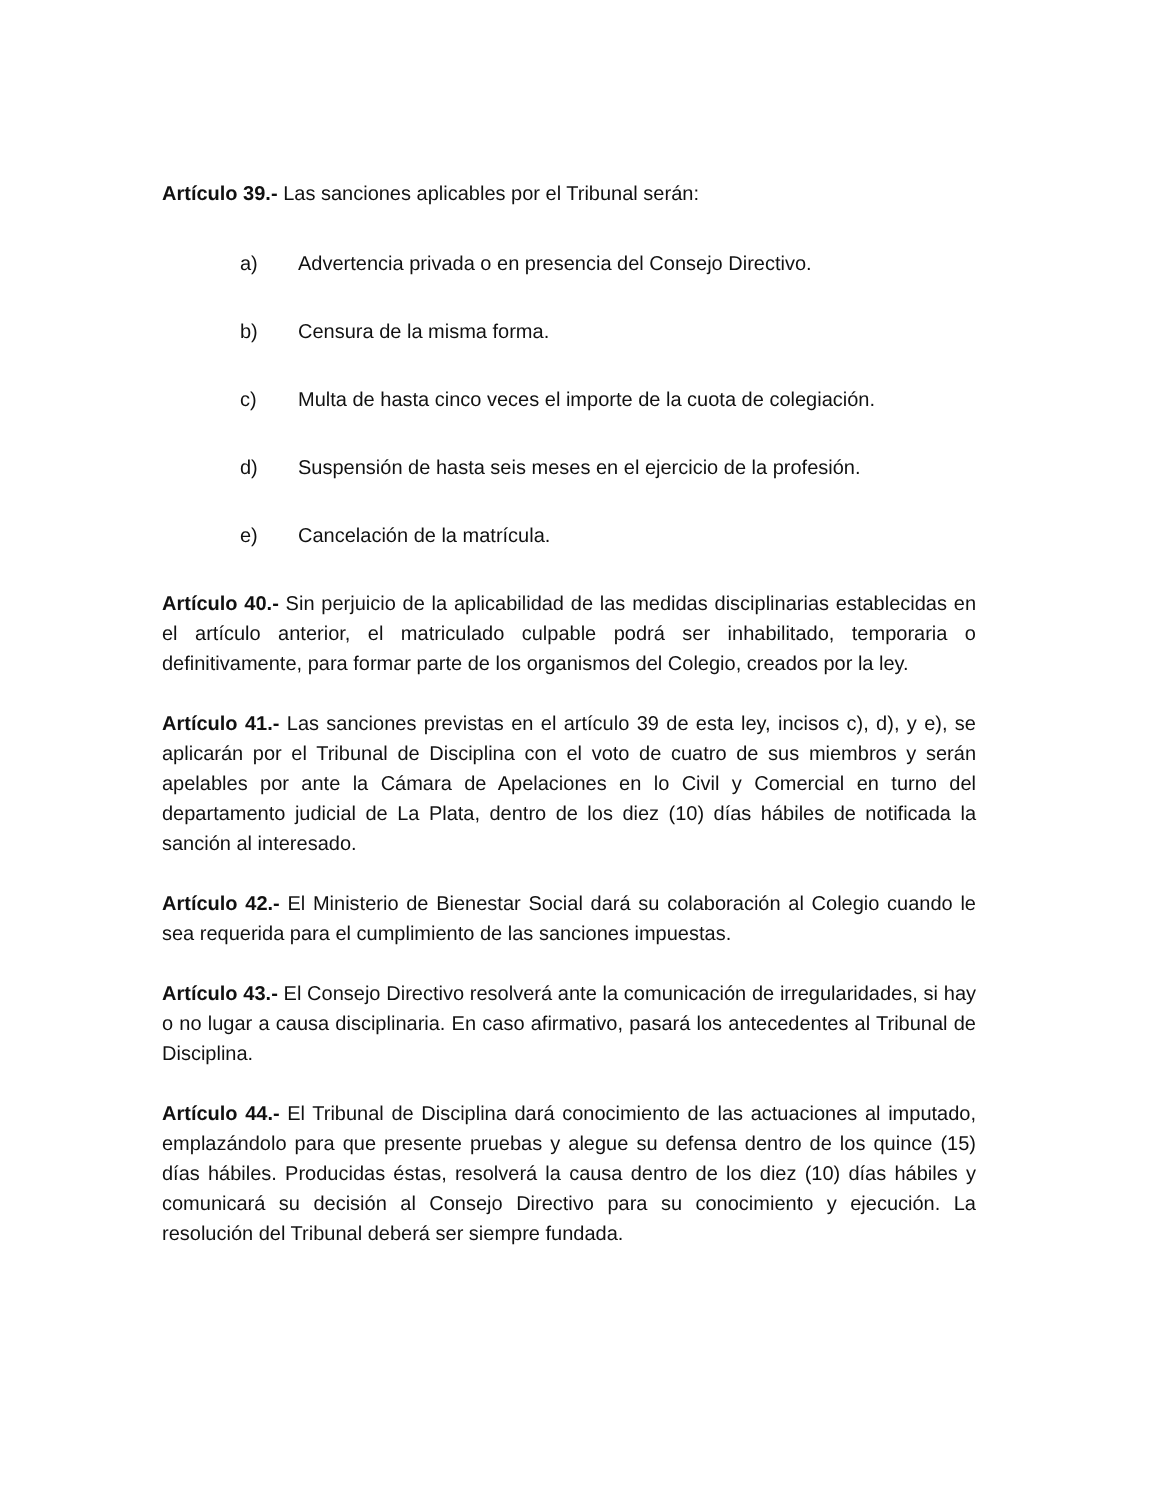Artículo 39.- Las sanciones aplicables por el Tribunal serán:
a) Advertencia privada o en presencia del Consejo Directivo.
b) Censura de la misma forma.
c) Multa de hasta cinco veces el importe de la cuota de colegiación.
d) Suspensión de hasta seis meses en el ejercicio de la profesión.
e) Cancelación de la matrícula.
Artículo 40.- Sin perjuicio de la aplicabilidad de las medidas disciplinarias establecidas en el artículo anterior, el matriculado culpable podrá ser inhabilitado, temporaria o definitivamente, para formar parte de los organismos del Colegio, creados por la ley.
Artículo 41.- Las sanciones previstas en el artículo 39 de esta ley, incisos c), d), y e), se aplicarán por el Tribunal de Disciplina con el voto de cuatro de sus miembros y serán apelables por ante la Cámara de Apelaciones en lo Civil y Comercial en turno del departamento judicial de La Plata, dentro de los diez (10) días hábiles de notificada la sanción al interesado.
Artículo 42.- El Ministerio de Bienestar Social dará su colaboración al Colegio cuando le sea requerida para el cumplimiento de las sanciones impuestas.
Artículo 43.- El Consejo Directivo resolverá ante la comunicación de irregularidades, si hay o no lugar a causa disciplinaria. En caso afirmativo, pasará los antecedentes al Tribunal de Disciplina.
Artículo 44.- El Tribunal de Disciplina dará conocimiento de las actuaciones al imputado, emplazándolo para que presente pruebas y alegue su defensa dentro de los quince (15) días hábiles. Producidas éstas, resolverá la causa dentro de los diez (10) días hábiles y comunicará su decisión al Consejo Directivo para su conocimiento y ejecución. La resolución del Tribunal deberá ser siempre fundada.